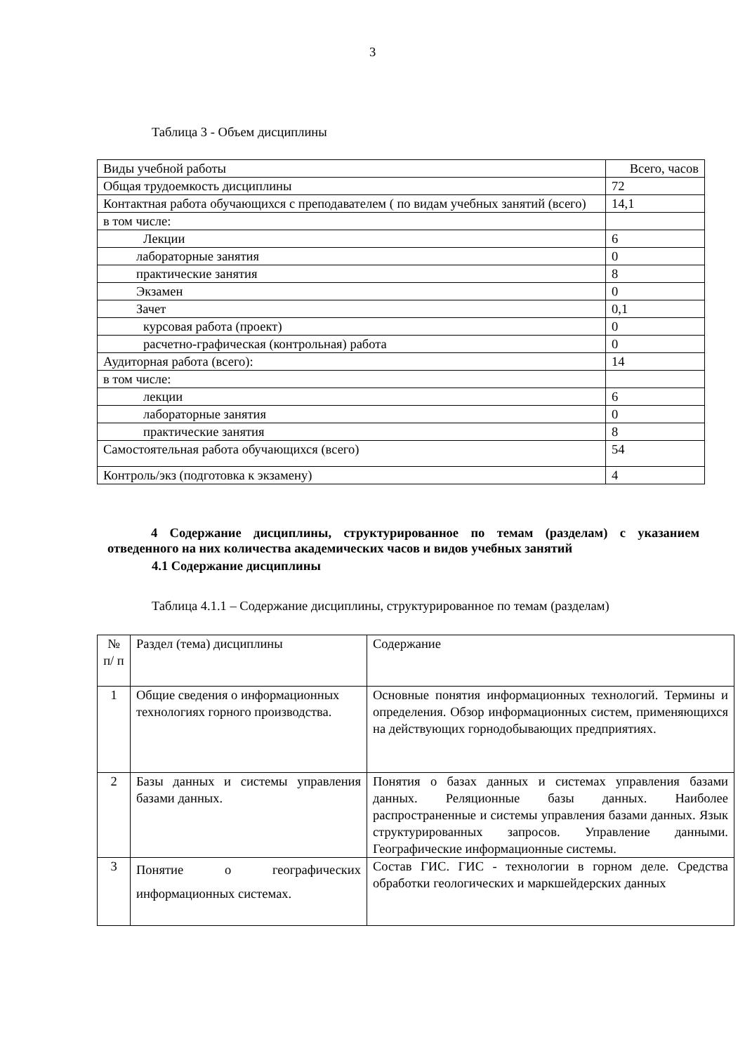3
Таблица 3 - Объем дисциплины
| Виды учебной работы | Всего, часов |
| Общая трудоемкость дисциплины | 72 |
| Контактная работа обучающихся с преподавателем ( по видам учебных занятий (всего) | 14,1 |
| в том числе: | |
| Лекции | 6 |
| лабораторные занятия | 0 |
| практические занятия | 8 |
| Экзамен | 0 |
| Зачет | 0,1 |
| курсовая работа (проект) | 0 |
| расчетно-графическая (контрольная) работа | 0 |
| Аудиторная работа (всего): | 14 |
| в том числе: | |
| лекции | 6 |
| лабораторные занятия | 0 |
| практические занятия | 8 |
| Самостоятельная работа обучающихся (всего) | 54 |
| Контроль/экз (подготовка к экзамену) | 4 |
4 Содержание дисциплины, структурированное по темам (разделам) с указанием отведенного на них количества академических часов и видов учебных занятий
4.1 Содержание дисциплины
Таблица 4.1.1 – Содержание дисциплины, структурированное по темам (разделам)
| № п/ п | Раздел (тема) дисциплины | Содержание |
| 1 | Общие сведения о информационных технологиях горного производства. | Основные понятия информационных технологий. Термины и определения. Обзор информационных систем, применяющихся на действующих горнодобывающих предприятиях. |
| 2 | Базы данных и системы управления базами данных. | Понятия о базах данных и системах управления базами данных. Реляционные базы данных. Наиболее распространенные и системы управления базами данных. Язык структурированных запросов. Управление данными. Географические информационные системы. |
| 3 | Понятие о географических информационных системах. | Состав ГИС. ГИС - технологии в горном деле. Средства обработки геологических и маркшейдерских данных |